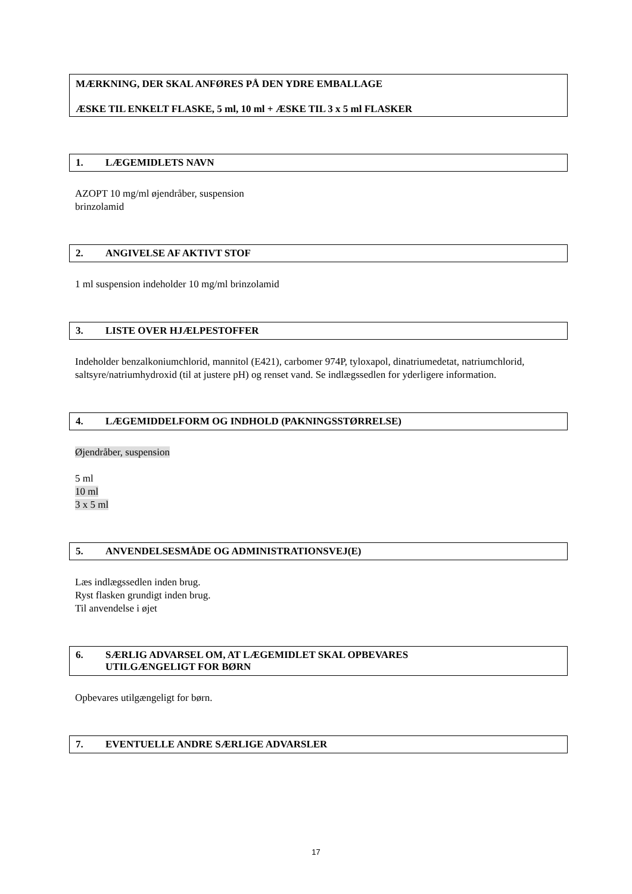MÆRKNING, DER SKAL ANFØRES PÅ DEN YDRE EMBALLAGE
ÆSKE TIL ENKELT FLASKE, 5 ml, 10 ml + ÆSKE TIL 3 x 5 ml FLASKER
1. LÆGEMIDLETS NAVN
AZOPT 10 mg/ml øjendråber, suspension
brinzolamid
2. ANGIVELSE AF AKTIVT STOF
1 ml suspension indeholder 10 mg/ml brinzolamid
3. LISTE OVER HJÆLPESTOFFER
Indeholder benzalkoniumchlorid, mannitol (E421), carbomer 974P, tyloxapol, dinatriumedetat, natriumchlorid, saltsyre/natriumhydroxid (til at justere pH) og renset vand. Se indlægssedlen for yderligere information.
4. LÆGEMIDDELFORM OG INDHOLD (PAKNINGSSTØRRELSE)
Øjendråber, suspension
5 ml
10 ml
3 x 5 ml
5. ANVENDELSESMÅDE OG ADMINISTRATIONSVEJ(E)
Læs indlægssedlen inden brug.
Ryst flasken grundigt inden brug.
Til anvendelse i øjet
6. SÆRLIG ADVARSEL OM, AT LÆGEMIDLET SKAL OPBEVARES
UTILGÆNGELIGT FOR BØRN
Opbevares utilgængeligt for børn.
7. EVENTUELLE ANDRE SÆRLIGE ADVARSLER
17